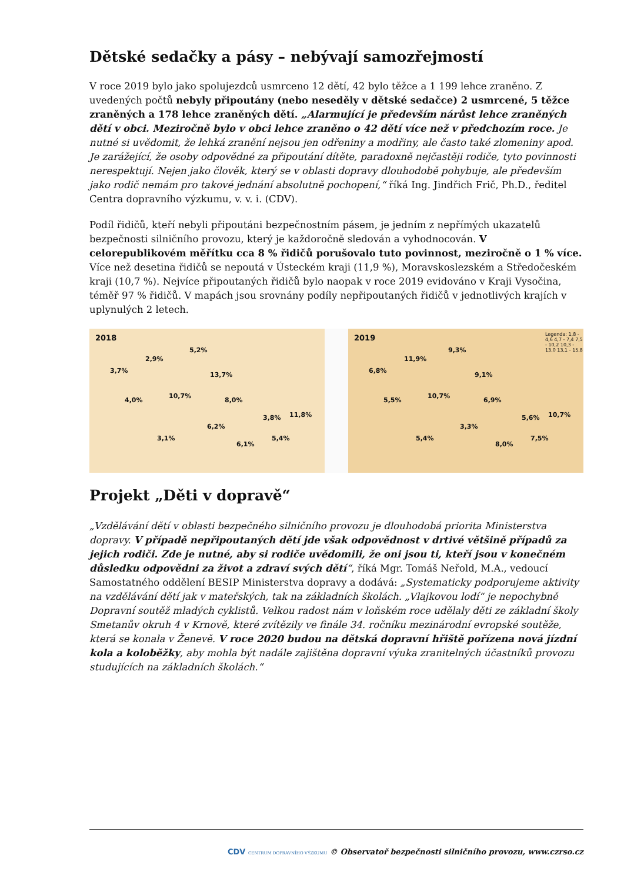Dětské sedačky a pásy – nebývají samozřejmostí
V roce 2019 bylo jako spolujezdců usmrceno 12 dětí, 42 bylo těžce a 1 199 lehce zraněno. Z uvedených počtů nebyly připoutány (nebo neseděly v dětské sedačce) 2 usmrcené, 5 těžce zraněných a 178 lehce zraněných dětí. „Alarmující je především nárůst lehce zraněných dětí v obci. Meziročně bylo v obci lehce zraněno o 42 dětí více než v předchozím roce. Je nutné si uvědomit, že lehká zranění nejsou jen odřeniny a modřiny, ale často také zlomeniny apod. Je zarážející, že osoby odpovědné za připoutání dítěte, paradoxně nejčastěji rodiče, tyto povinnosti nerespektují. Nejen jako člověk, který se v oblasti dopravy dlouhodobě pohybuje, ale především jako rodič nemám pro takové jednání absolutně pochopení,“ říká Ing. Jindřich Frič, Ph.D., ředitel Centra dopravního výzkumu, v. v. i. (CDV).
Podíl řidičů, kteří nebyli připoutáni bezpečnostním pásem, je jedním z nepřímých ukazatelů bezpečnosti silničního provozu, který je každoročně sledován a vyhodnocován. V celorepublikovém měřítku cca 8 % řidičů porušovalo tuto povinnost, meziročně o 1 % více. Více než desetina řidičů se nepoutá v Ústeckém kraji (11,9 %), Moravskoslezském a Středočeském kraji (10,7 %). Nejvíce připoutaných řidičů bylo naopak v roce 2019 evidováno v Kraji Vysočina, téměř 97 % řidičů. V mapách jsou srovnány podíly nepřipoutaných řidičů v jednotlivých krajích v uplynulých 2 letech.
2018
3,7%
2,9%
5,2%
4,0%
10,7%
13,7%
8,0%
3,8% 11,8%
6,2%
3,1%
6,1%
5,4%
2019 Legenda: 1,8 - 4,6 4,7 - 7,4 7,5 - 10,2 10,3 - 13,0 13,1 - 15,8
6,8%
11,9%
9,3%
5,5%
10,7%
9,1%
6,9%
5,6% 10,7%
3,3%
5,4%
8,0%
7,5%
Projekt „Děti v dopravě“
„Vzdělávání dětí v oblasti bezpečného silničního provozu je dlouhodobá priorita Ministerstva dopravy. V případě nepřipoutaných dětí jde však odpovědnost v drtivé většině případů za jejich rodiči. Zde je nutné, aby si rodiče uvědomili, že oni jsou ti, kteří jsou v konečném důsledku odpovědni za život a zdraví svých dětí“, říká Mgr. Tomáš Neřold, M.A., vedoucí Samostatného oddělení BESIP Ministerstva dopravy a dodává: „Systematicky podporujeme aktivity na vzdělávání dětí jak v mateřských, tak na základních školách. „Vlajkovou lodí“ je nepochybně Dopravní soutěž mladých cyklistů. Velkou radost nám v loňském roce udělaly děti ze základní školy Smetanův okruh 4 v Krnově, které zvítězily ve finále 34. ročníku mezinárodní evropské soutěže, která se konala v Ženevě. V roce 2020 budou na dětská dopravní hřiště pořízena nová jízdní kola a koloběžky, aby mohla být nadále zajištěna dopravní výuka zranitelných účastníků provozu studujících na základních školách.“
CDV CENTRUM DOPRAVNÍHO VÝZKUMU © Observatoř bezpečnosti silničního provozu, www.czrso.cz